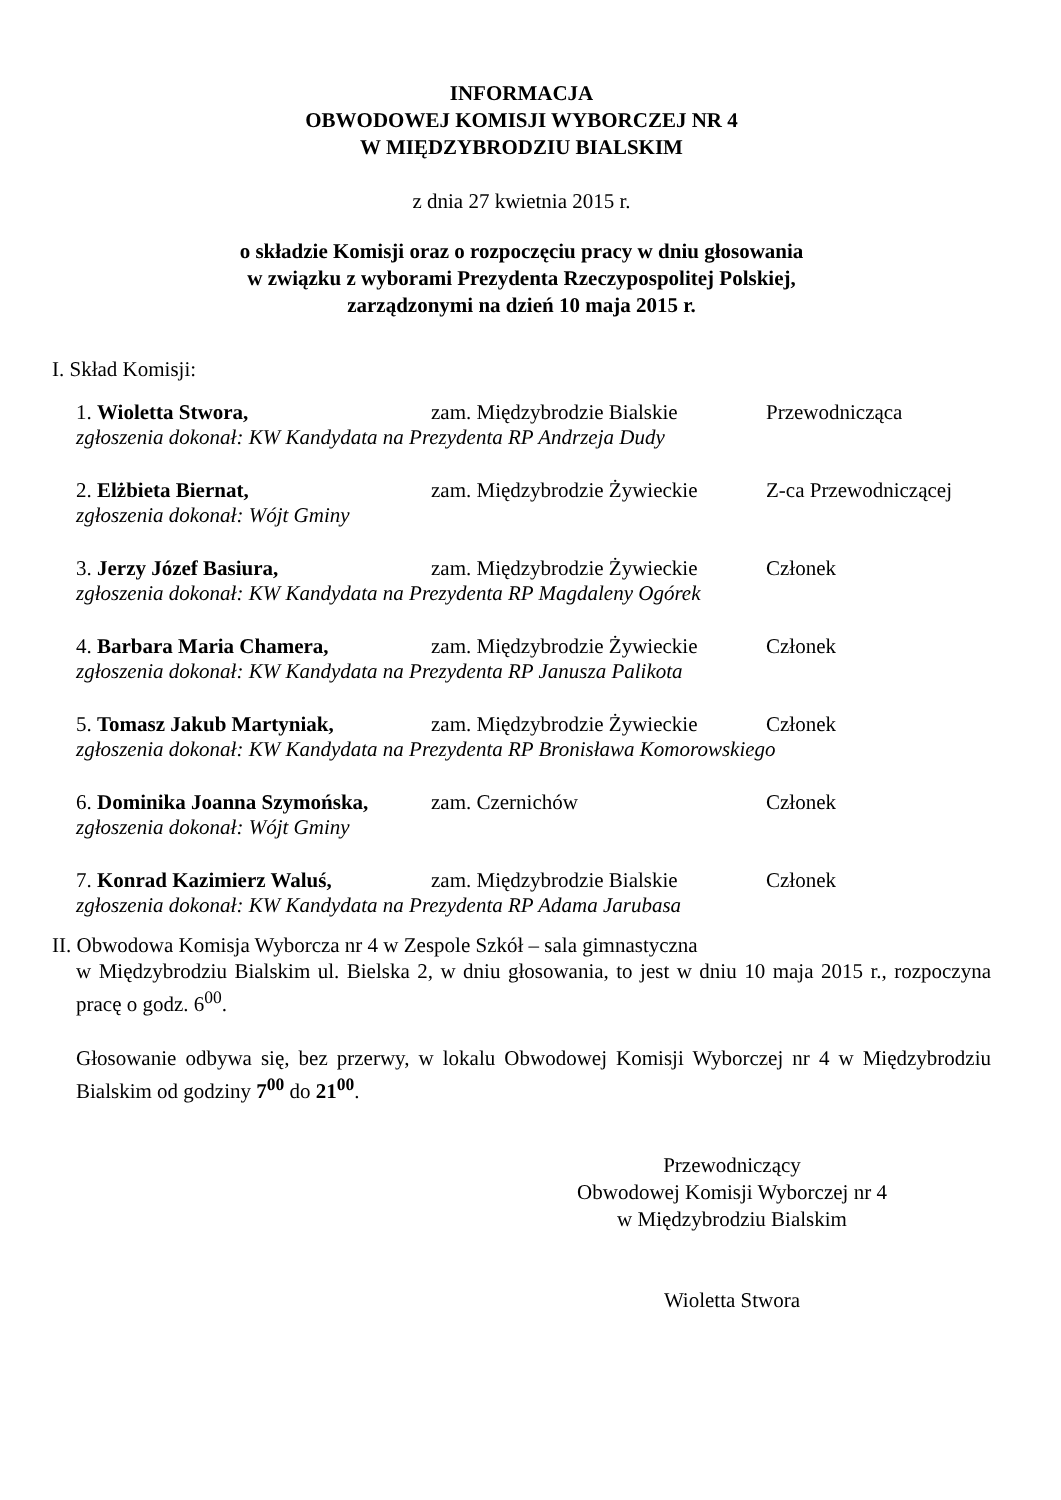INFORMACJA
OBWODOWEJ KOMISJI WYBORCZEJ NR 4
W MIĘDZYBRODZIU BIALSKIM
z dnia 27 kwietnia 2015 r.
o składzie Komisji oraz o rozpoczęciu pracy w dniu głosowania
w związku z wyborami Prezydenta Rzeczypospolitej Polskiej,
zarządzonymi na dzień 10 maja 2015 r.
I. Skład Komisji:
1. Wioletta Stwora, zam. Międzybrodzie Bialskie Przewodnicząca
zgłoszenia dokonał: KW Kandydata na Prezydenta RP Andrzeja Dudy
2. Elżbieta Biernat, zam. Międzybrodzie Żywieckie Z-ca Przewodniczącej
zgłoszenia dokonał: Wójt Gminy
3. Jerzy Józef Basiura, zam. Międzybrodzie Żywieckie Członek
zgłoszenia dokonał: KW Kandydata na Prezydenta RP Magdaleny Ogórek
4. Barbara Maria Chamera, zam. Międzybrodzie Żywieckie Członek
zgłoszenia dokonał: KW Kandydata na Prezydenta RP Janusza Palikota
5. Tomasz Jakub Martyniak, zam. Międzybrodzie Żywieckie Członek
zgłoszenia dokonał: KW Kandydata na Prezydenta RP Bronisława Komorowskiego
6. Dominika Joanna Szymońska, zam. Czernichów Członek
zgłoszenia dokonał: Wójt Gminy
7. Konrad Kazimierz Waluś, zam. Międzybrodzie Bialskie Członek
zgłoszenia dokonał: KW Kandydata na Prezydenta RP Adama Jarubasa
II. Obwodowa Komisja Wyborcza nr 4 w Zespole Szkół – sala gimnastyczna
w Międzybrodziu Bialskim ul. Bielska 2, w dniu głosowania, to jest w dniu 10 maja 2015 r., rozpoczyna pracę o godz. 6<sup>00</sup>.
Głosowanie odbywa się, bez przerwy, w lokalu Obwodowej Komisji Wyborczej nr 4 w Międzybrodziu Bialskim od godziny 7<sup>00</sup> do 21<sup>00</sup>.
Przewodniczący
Obwodowej Komisji Wyborczej nr 4
w Międzybrodziu Bialskim
Wioletta Stwora